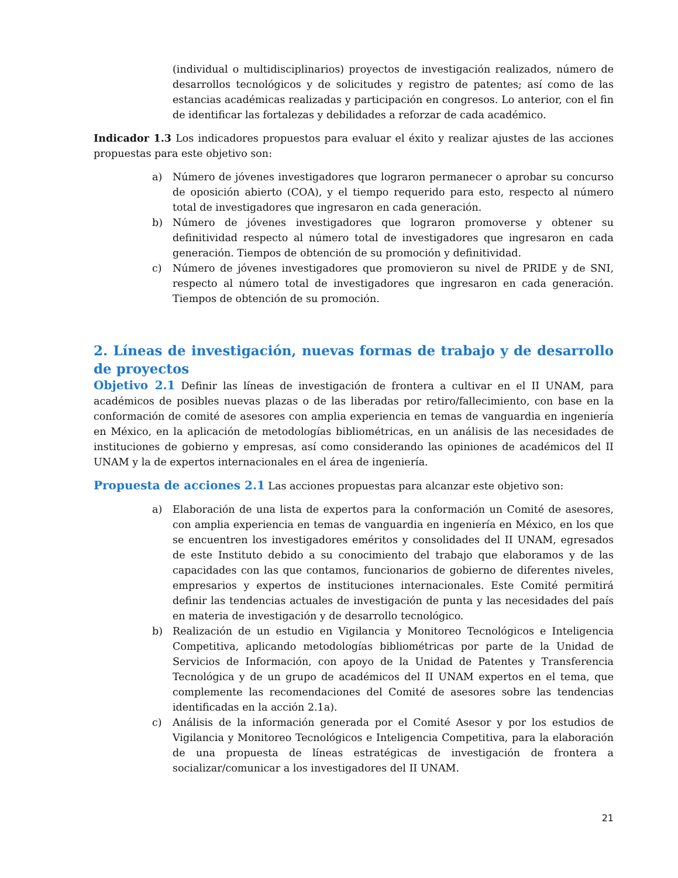(individual o multidisciplinarios) proyectos de investigación realizados, número de desarrollos tecnológicos y de solicitudes y registro de patentes; así como de las estancias académicas realizadas y participación en congresos. Lo anterior, con el fin de identificar las fortalezas y debilidades a reforzar de cada académico.
Indicador 1.3 Los indicadores propuestos para evaluar el éxito y realizar ajustes de las acciones propuestas para este objetivo son:
a) Número de jóvenes investigadores que lograron permanecer o aprobar su concurso de oposición abierto (COA), y el tiempo requerido para esto, respecto al número total de investigadores que ingresaron en cada generación.
b) Número de jóvenes investigadores que lograron promoverse y obtener su definitividad respecto al número total de investigadores que ingresaron en cada generación. Tiempos de obtención de su promoción y definitividad.
c) Número de jóvenes investigadores que promovieron su nivel de PRIDE y de SNI, respecto al número total de investigadores que ingresaron en cada generación. Tiempos de obtención de su promoción.
2. Líneas de investigación, nuevas formas de trabajo y de desarrollo de proyectos
Objetivo 2.1 Definir las líneas de investigación de frontera a cultivar en el II UNAM, para académicos de posibles nuevas plazas o de las liberadas por retiro/fallecimiento, con base en la conformación de comité de asesores con amplia experiencia en temas de vanguardia en ingeniería en México, en la aplicación de metodologías bibliométricas, en un análisis de las necesidades de instituciones de gobierno y empresas, así como considerando las opiniones de académicos del II UNAM y la de expertos internacionales en el área de ingeniería.
Propuesta de acciones 2.1 Las acciones propuestas para alcanzar este objetivo son:
a) Elaboración de una lista de expertos para la conformación un Comité de asesores, con amplia experiencia en temas de vanguardia en ingeniería en México, en los que se encuentren los investigadores eméritos y consolidades del II UNAM, egresados de este Instituto debido a su conocimiento del trabajo que elaboramos y de las capacidades con las que contamos, funcionarios de gobierno de diferentes niveles, empresarios y expertos de instituciones internacionales. Este Comité permitirá definir las tendencias actuales de investigación de punta y las necesidades del país en materia de investigación y de desarrollo tecnológico.
b) Realización de un estudio en Vigilancia y Monitoreo Tecnológicos e Inteligencia Competitiva, aplicando metodologías bibliométricas por parte de la Unidad de Servicios de Información, con apoyo de la Unidad de Patentes y Transferencia Tecnológica y de un grupo de académicos del II UNAM expertos en el tema, que complemente las recomendaciones del Comité de asesores sobre las tendencias identificadas en la acción 2.1a).
c) Análisis de la información generada por el Comité Asesor y por los estudios de Vigilancia y Monitoreo Tecnológicos e Inteligencia Competitiva, para la elaboración de una propuesta de líneas estratégicas de investigación de frontera a socializar/comunicar a los investigadores del II UNAM.
21